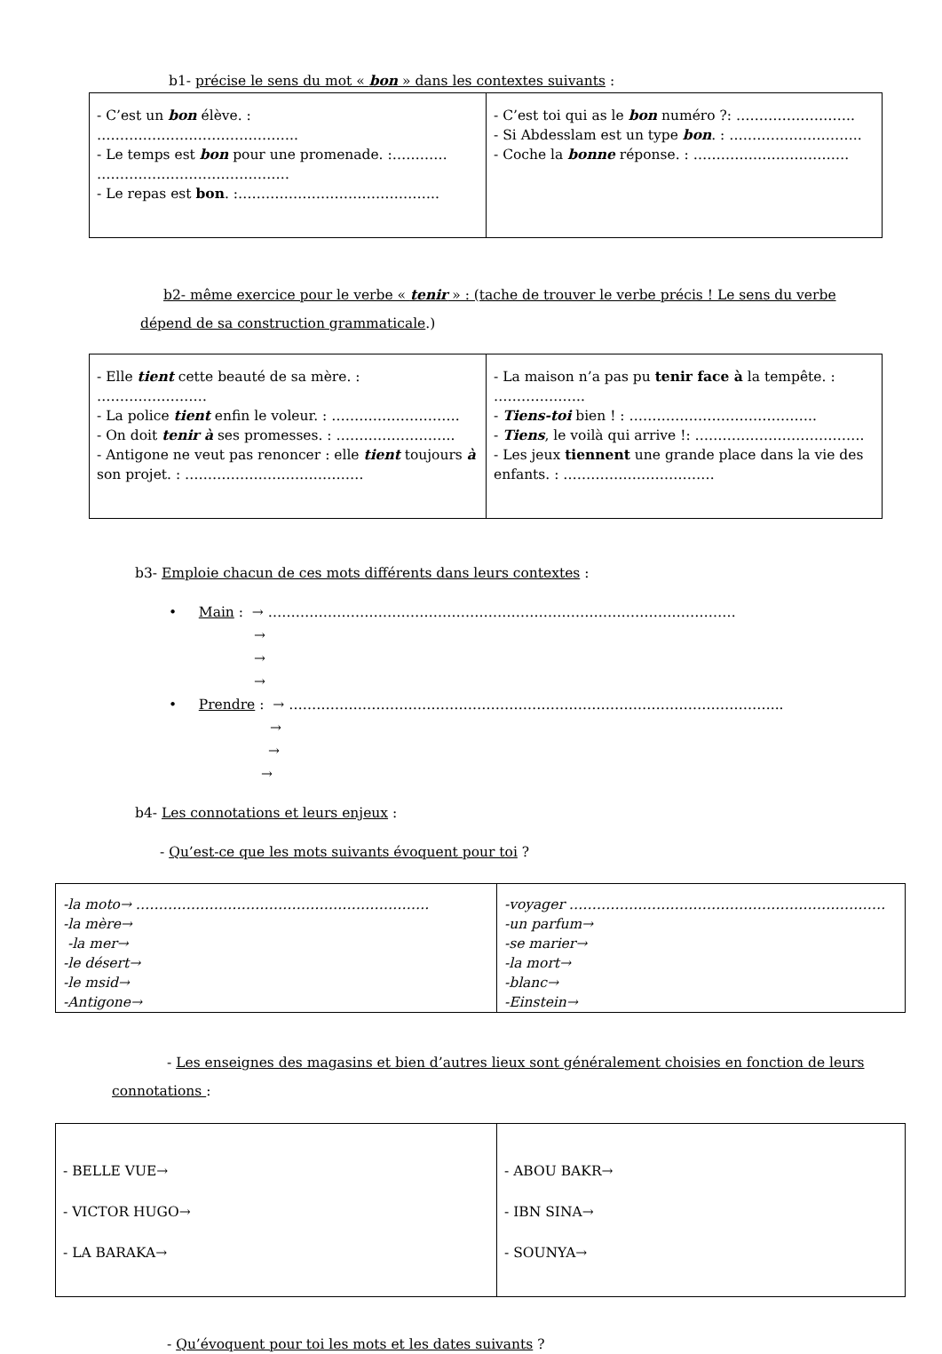b1- précise le sens du mot « bon » dans les contextes suivants :
| - C’est un bon élève. : …………………………………….. - Le temps est bon pour une promenade. :………… …………………………………… - Le repas est bon . :…………………………………….. | - C’est toi qui as le bon numéro ?: …………………….. - Si Abdesslam est un type bon . : ……………………….. - Coche la bonne réponse. : ……………………………. |
b2- même exercice pour le verbe « tenir » : (tache de trouver le verbe précis ! Le sens du verbe dépend de sa construction grammaticale.)
| - Elle tient cette beauté de sa mère. : …………………… - La police tient enfin le voleur. : ………………………. - On doit tenir à ses promesses. : …………………….. - Antigone ne veut pas renoncer : elle tient toujours à son projet. : ………………………………… | - La maison n’a pas pu tenir face à la tempête. : ……………….. - Tiens-toi bien ! : ………………………………….. - Tiens , le voilà qui arrive !: ………………………………. - Les jeux tiennent une grande place dans la vie des enfants. : …………………………… |
b3- Emploie chacun de ces mots différents dans leurs contextes :
• Main : → …………………………………………………………………………………………
→
→
→
• Prendre : → ……………………………………………………………………………………………...
→
→
→
b4- Les connotations et leurs enjeux :
- Qu’est-ce que les mots suivants évoquent pour toi ?
| -la moto→ ………………………………………………………. -la mère→ -la mer→ -le désert→ -le msid→ -Antigone→ | -voyager …………………………………………………………… -un parfum→ -se marier→ -la mort→ -blanc→ -Einstein→ |
- Les enseignes des magasins et bien d’autres lieux sont généralement choisies en fonction de leurs connotations :
| - BELLE VUE→ - VICTOR HUGO→ - LA BARAKA→ | - ABOU BAKR→ - IBN SINA→ - SOUNYA→ |
- Qu’évoquent pour toi les mots et les dates suivants ?